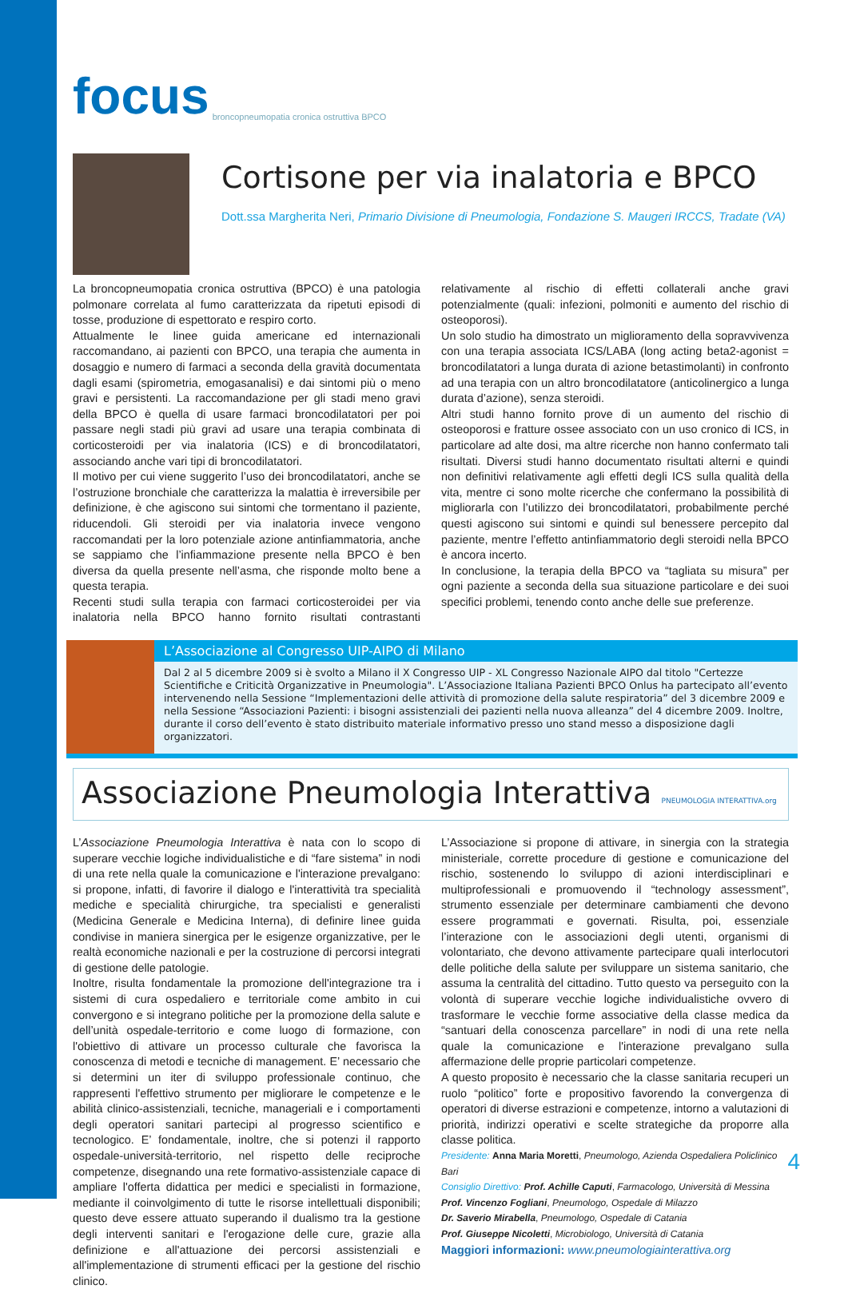focus broncopneumopatia cronica ostruttiva BPCO
Cortisone per via inalatoria e BPCO
Dott.ssa Margherita Neri, Primario Divisione di Pneumologia, Fondazione S. Maugeri IRCCS, Tradate (VA)
La broncopneumopatia cronica ostruttiva (BPCO) è una patologia polmonare correlata al fumo caratterizzata da ripetuti episodi di tosse, produzione di espettorato e respiro corto.
Attualmente le linee guida americane ed internazionali raccomandano, ai pazienti con BPCO, una terapia che aumenta in dosaggio e numero di farmaci a seconda della gravità documentata dagli esami (spirometria, emogasanalisi) e dai sintomi più o meno gravi e persistenti. La raccomandazione per gli stadi meno gravi della BPCO è quella di usare farmaci broncodilatatori per poi passare negli stadi più gravi ad usare una terapia combinata di corticosteroidi per via inalatoria (ICS) e di broncodilatatori, associando anche vari tipi di broncodilatatori.
Il motivo per cui viene suggerito l’uso dei broncodilatatori, anche se l’ostruzione bronchiale che caratterizza la malattia è irreversibile per definizione, è che agiscono sui sintomi che tormentano il paziente, riducendoli. Gli steroidi per via inalatoria invece vengono raccomandati per la loro potenziale azione antinfiammatoria, anche se sappiamo che l’infiammazione presente nella BPCO è ben diversa da quella presente nell’asma, che risponde molto bene a questa terapia.
Recenti studi sulla terapia con farmaci corticosteroidei per via inalatoria nella BPCO hanno fornito risultati contrastanti relativamente al rischio di effetti collaterali anche gravi potenzialmente (quali: infezioni, polmoniti e aumento del rischio di osteoporosi).
Un solo studio ha dimostrato un miglioramento della sopravvivenza con una terapia associata ICS/LABA (long acting beta2-agonist = broncodilatatori a lunga durata di azione betastimolanti) in confronto ad una terapia con un altro broncodilatatore (anticolinergico a lunga durata d’azione), senza steroidi.
Altri studi hanno fornito prove di un aumento del rischio di osteoporosi e fratture ossee associato con un uso cronico di ICS, in particolare ad alte dosi, ma altre ricerche non hanno confermato tali risultati. Diversi studi hanno documentato risultati alterni e quindi non definitivi relativamente agli effetti degli ICS sulla qualità della vita, mentre ci sono molte ricerche che confermano la possibilità di migliorarla con l’utilizzo dei broncodilatatori, probabilmente perché questi agiscono sui sintomi e quindi sul benessere percepito dal paziente, mentre l’effetto antinfiammatorio degli steroidi nella BPCO è ancora incerto.
In conclusione, la terapia della BPCO va “tagliata su misura” per ogni paziente a seconda della sua situazione particolare e dei suoi specifici problemi, tenendo conto anche delle sue preferenze.
L’Associazione al Congresso UIP-AIPO di Milano
Dal 2 al 5 dicembre 2009 si è svolto a Milano il X Congresso UIP - XL Congresso Nazionale AIPO dal titolo "Certezze Scientifiche e Criticità Organizzative in Pneumologia". L’Associazione Italiana Pazienti BPCO Onlus ha partecipato all’evento intervenendo nella Sessione “Implementazioni delle attività di promozione della salute respiratoria” del 3 dicembre 2009 e nella Sessione “Associazioni Pazienti: i bisogni assistenziali dei pazienti nella nuova alleanza” del 4 dicembre 2009. Inoltre, durante il corso dell’evento è stato distribuito materiale informativo presso uno stand messo a disposizione dagli organizzatori.
Associazione Pneumologia Interattiva PNEUMOLOGIA INTERATTIVA.org
L’Associazione Pneumologia Interattiva è nata con lo scopo di superare vecchie logiche individualistiche e di “fare sistema” in nodi di una rete nella quale la comunicazione e l'interazione prevalgano: si propone, infatti, di favorire il dialogo e l'interattività tra specialità mediche e specialità chirurgiche, tra specialisti e generalisti (Medicina Generale e Medicina Interna), di definire linee guida condivise in maniera sinergica per le esigenze organizzative, per le realtà economiche nazionali e per la costruzione di percorsi integrati di gestione delle patologie.
Inoltre, risulta fondamentale la promozione dell'integrazione tra i sistemi di cura ospedaliero e territoriale come ambito in cui convergono e si integrano politiche per la promozione della salute e dell’unità ospedale-territorio e come luogo di formazione, con l'obiettivo di attivare un processo culturale che favorisca la conoscenza di metodi e tecniche di management. E’ necessario che si determini un iter di sviluppo professionale continuo, che rappresenti l'effettivo strumento per migliorare le competenze e le abilità clinico-assistenziali, tecniche, manageriali e i comportamenti degli operatori sanitari partecipi al progresso scientifico e tecnologico. E’ fondamentale, inoltre, che si potenzi il rapporto ospedale-università-territorio, nel rispetto delle reciproche competenze, disegnando una rete formativo-assistenziale capace di ampliare l'offerta didattica per medici e specialisti in formazione, mediante il coinvolgimento di tutte le risorse intellettuali disponibili; questo deve essere attuato superando il dualismo tra la gestione degli interventi sanitari e l'erogazione delle cure, grazie alla definizione e all'attuazione dei percorsi assistenziali e all'implementazione di strumenti efficaci per la gestione del rischio clinico.
L’Associazione si propone di attivare, in sinergia con la strategia ministeriale, corrette procedure di gestione e comunicazione del rischio, sostenendo lo sviluppo di azioni interdisciplinari e multiprofessionali e promuovendo il “technology assessment”, strumento essenziale per determinare cambiamenti che devono essere programmati e governati. Risulta, poi, essenziale l’interazione con le associazioni degli utenti, organismi di volontariato, che devono attivamente partecipare quali interlocutori delle politiche della salute per sviluppare un sistema sanitario, che assuma la centralità del cittadino. Tutto questo va perseguito con la volontà di superare vecchie logiche individualistiche ovvero di trasformare le vecchie forme associative della classe medica da “santuari della conoscenza parcellare” in nodi di una rete nella quale la comunicazione e l'interazione prevalgano sulla affermazione delle proprie particolari competenze.
A questo proposito è necessario che la classe sanitaria recuperi un ruolo “politico” forte e propositivo favorendo la convergenza di operatori di diverse estrazioni e competenze, intorno a valutazioni di priorità, indirizzi operativi e scelte strategiche da proporre alla classe politica.
Presidente: Anna Maria Moretti, Pneumologo, Azienda Ospedaliera Policlinico Bari
Consiglio Direttivo: Prof. Achille Caputi, Farmacologo, Università di Messina
Prof. Vincenzo Fogliani, Pneumologo, Ospedale di Milazzo
Dr. Saverio Mirabella, Pneumologo, Ospedale di Catania
Prof. Giuseppe Nicoletti, Microbiologo, Università di Catania
Maggiori informazioni: www.pneumologiainterattiva.org
4